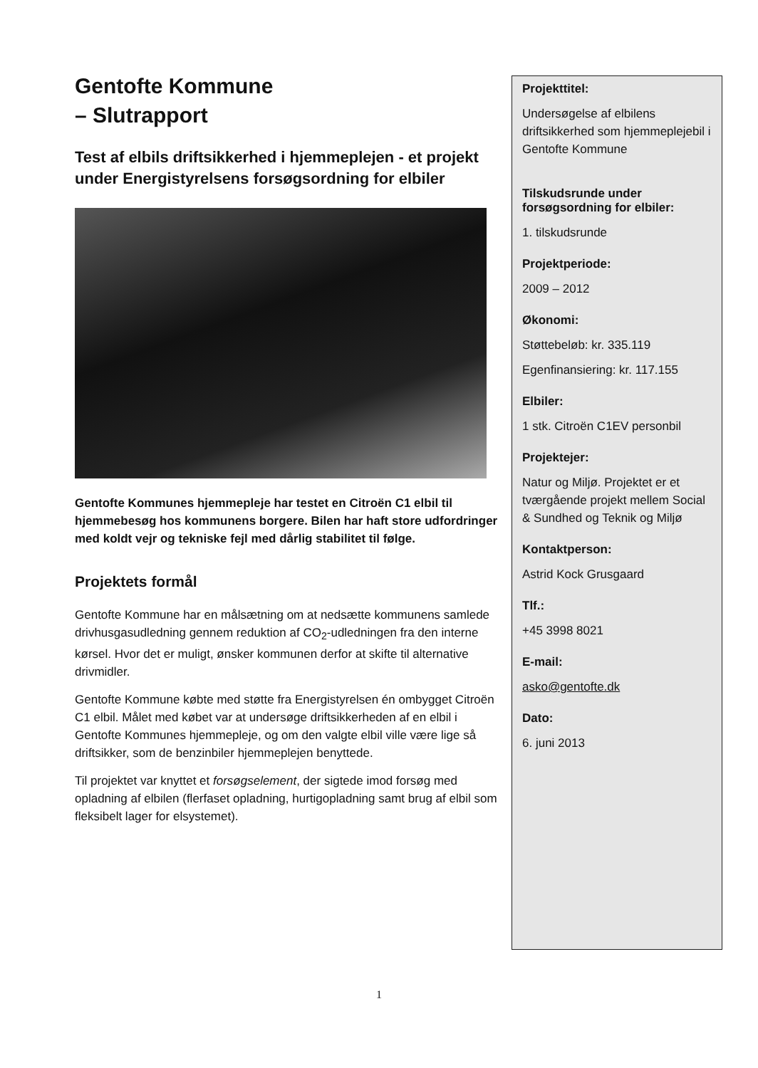Gentofte Kommune
– Slutrapport
Test af elbils driftsikkerhed i hjemmeplejen - et projekt under Energistyrelsens forsøgsordning for elbiler
Gentofte Kommunes hjemmepleje har testet en Citroën C1 elbil til hjemmebesøg hos kommunens borgere. Bilen har haft store udfordringer med koldt vejr og tekniske fejl med dårlig stabilitet til følge.
Projektets formål
Gentofte Kommune har en målsætning om at nedsætte kommunens samlede drivhusgasudledning gennem reduktion af CO<sub>2</sub>-udledningen fra den interne kørsel. Hvor det er muligt, ønsker kommunen derfor at skifte til alternative drivmidler.
Gentofte Kommune købte med støtte fra Energistyrelsen én ombygget Citroën C1 elbil. Målet med købet var at undersøge driftsikkerheden af en elbil i Gentofte Kommunes hjemmepleje, og om den valgte elbil ville være lige så driftsikker, som de benzinbiler hjemmeplejen benyttede.
Til projektet var knyttet et forsøgselement, der sigtede imod forsøg med opladning af elbilen (flerfaset opladning, hurtigopladning samt brug af elbil som fleksibelt lager for elsystemet).
Projekttitel:
Undersøgelse af elbilens driftsikkerhed som hjemmeplejebil i Gentofte Kommune
Tilskudsrunde under forsøgsordning for elbiler:
1. tilskudsrunde
Projektperiode:
2009 – 2012
Økonomi:
Støttebeløb: kr. 335.119
Egenfinansiering: kr. 117.155
Elbiler:
1 stk. Citroën C1EV personbil
Projektejer:
Natur og Miljø. Projektet er et tværgående projekt mellem Social & Sundhed og Teknik og Miljø
Kontaktperson:
Astrid Kock Grusgaard
Tlf.:
+45 3998 8021
E-mail:
asko@gentofte.dk
Dato:
6. juni 2013
1